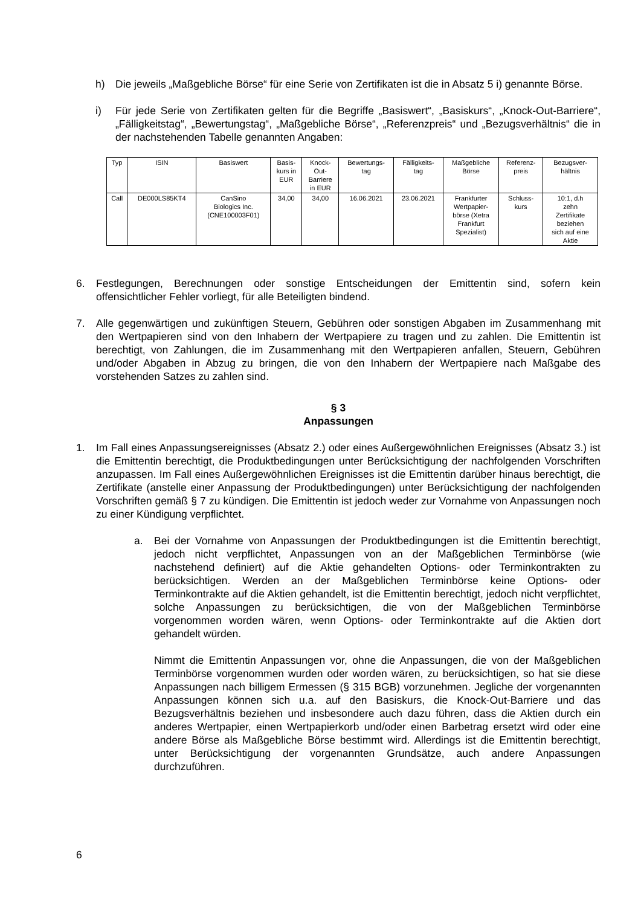h) Die jeweils „Maßgebliche Börse“ für eine Serie von Zertifikaten ist die in Absatz 5 i) genannte Börse.
i) Für jede Serie von Zertifikaten gelten für die Begriffe „Basiswert“, „Basiskurs“, „Knock-Out-Barriere“, „Fälligkeitstag“, „Bewertungstag“, „Maßgebliche Börse“, „Referenzpreis“ und „Bezugsverhältnis“ die in der nachstehenden Tabelle genannten Angaben:
| Typ | ISIN | Basiswert | Basis- kurs in EUR | Knock- Out- Barriere in EUR | Bewertungs- tag | Fälligkeits- tag | Maßgebliche Börse | Referenz- preis | Bezugsver- hältnis |
| --- | --- | --- | --- | --- | --- | --- | --- | --- | --- |
| Call | DE000LS85KT4 | CanSino Biologics Inc. (CNE100003F01) | 34,00 | 34,00 | 16.06.2021 | 23.06.2021 | Frankfurter Wertpapier- börse (Xetra Frankfurt Spezialist) | Schluss- kurs | 10:1, d.h zehn Zertifikate beziehen sich auf eine Aktie |
6. Festlegungen, Berechnungen oder sonstige Entscheidungen der Emittentin sind, sofern kein offensichtlicher Fehler vorliegt, für alle Beteiligten bindend.
7. Alle gegenwärtigen und zukünftigen Steuern, Gebühren oder sonstigen Abgaben im Zusammenhang mit den Wertpapieren sind von den Inhabern der Wertpapiere zu tragen und zu zahlen. Die Emittentin ist berechtigt, von Zahlungen, die im Zusammenhang mit den Wertpapieren anfallen, Steuern, Gebühren und/oder Abgaben in Abzug zu bringen, die von den Inhabern der Wertpapiere nach Maßgabe des vorstehenden Satzes zu zahlen sind.
§ 3
Anpassungen
1. Im Fall eines Anpassungsereignisses (Absatz 2.) oder eines Außergewöhnlichen Ereignisses (Absatz 3.) ist die Emittentin berechtigt, die Produktbedingungen unter Berücksichtigung der nachfolgenden Vorschriften anzupassen. Im Fall eines Außergewöhnlichen Ereignisses ist die Emittentin darüber hinaus berechtigt, die Zertifikate (anstelle einer Anpassung der Produktbedingungen) unter Berücksichtigung der nachfolgenden Vorschriften gemäß § 7 zu kündigen. Die Emittentin ist jedoch weder zur Vornahme von Anpassungen noch zu einer Kündigung verpflichtet.
a. Bei der Vornahme von Anpassungen der Produktbedingungen ist die Emittentin berechtigt, jedoch nicht verpflichtet, Anpassungen von an der Maßgeblichen Terminbörse (wie nachstehend definiert) auf die Aktie gehandelten Options- oder Terminkontrakten zu berücksichtigen. Werden an der Maßgeblichen Terminbörse keine Options- oder Terminkontrakte auf die Aktien gehandelt, ist die Emittentin berechtigt, jedoch nicht verpflichtet, solche Anpassungen zu berücksichtigen, die von der Maßgeblichen Terminbörse vorgenommen worden wären, wenn Options- oder Terminkontrakte auf die Aktien dort gehandelt würden.
Nimmt die Emittentin Anpassungen vor, ohne die Anpassungen, die von der Maßgeblichen Terminbörse vorgenommen wurden oder worden wären, zu berücksichtigen, so hat sie diese Anpassungen nach billigem Ermessen (§ 315 BGB) vorzunehmen. Jegliche der vorgenannten Anpassungen können sich u.a. auf den Basiskurs, die Knock-Out-Barriere und das Bezugsverhältnis beziehen und insbesondere auch dazu führen, dass die Aktien durch ein anderes Wertpapier, einen Wertpapierkorb und/oder einen Barbetrag ersetzt wird oder eine andere Börse als Maßgebliche Börse bestimmt wird. Allerdings ist die Emittentin berechtigt, unter Berücksichtigung der vorgenannten Grundsätze, auch andere Anpassungen durchzuführen.
6